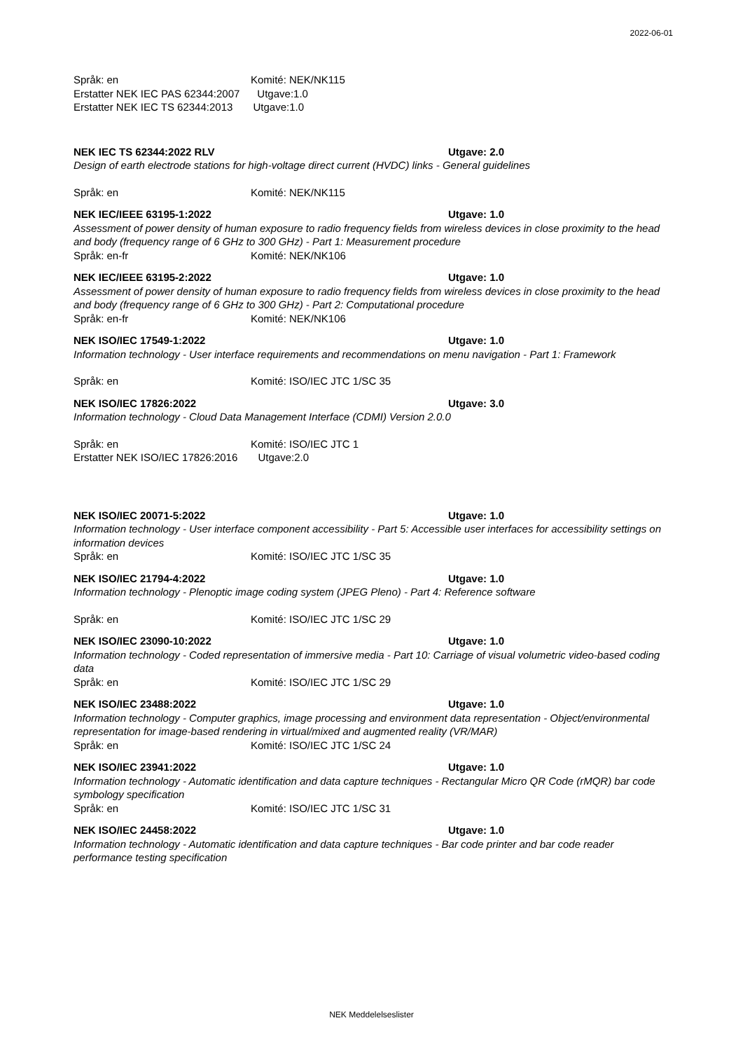2022-06-01
Språk: en Komité: NEK/NK115
Erstatter NEK IEC PAS 62344:2007 Utgave:1.0
Erstatter NEK IEC TS 62344:2013 Utgave:1.0
NEK IEC TS 62344:2022 RLV Utgave: 2.0
Design of earth electrode stations for high-voltage direct current (HVDC) links - General guidelines
Språk: en Komité: NEK/NK115
NEK IEC/IEEE 63195-1:2022 Utgave: 1.0
Assessment of power density of human exposure to radio frequency fields from wireless devices in close proximity to the head and body (frequency range of 6 GHz to 300 GHz) - Part 1: Measurement procedure
Språk: en-fr Komité: NEK/NK106
NEK IEC/IEEE 63195-2:2022 Utgave: 1.0
Assessment of power density of human exposure to radio frequency fields from wireless devices in close proximity to the head and body (frequency range of 6 GHz to 300 GHz) - Part 2: Computational procedure
Språk: en-fr Komité: NEK/NK106
NEK ISO/IEC 17549-1:2022 Utgave: 1.0
Information technology - User interface requirements and recommendations on menu navigation - Part 1: Framework
Språk: en Komité: ISO/IEC JTC 1/SC 35
NEK ISO/IEC 17826:2022 Utgave: 3.0
Information technology - Cloud Data Management Interface (CDMI) Version 2.0.0
Språk: en Komité: ISO/IEC JTC 1
Erstatter NEK ISO/IEC 17826:2016 Utgave:2.0
NEK ISO/IEC 20071-5:2022 Utgave: 1.0
Information technology - User interface component accessibility - Part 5: Accessible user interfaces for accessibility settings on information devices
Språk: en Komité: ISO/IEC JTC 1/SC 35
NEK ISO/IEC 21794-4:2022 Utgave: 1.0
Information technology - Plenoptic image coding system (JPEG Pleno) - Part 4: Reference software
Språk: en Komité: ISO/IEC JTC 1/SC 29
NEK ISO/IEC 23090-10:2022 Utgave: 1.0
Information technology - Coded representation of immersive media - Part 10: Carriage of visual volumetric video-based coding data
Språk: en Komité: ISO/IEC JTC 1/SC 29
NEK ISO/IEC 23488:2022 Utgave: 1.0
Information technology - Computer graphics, image processing and environment data representation - Object/environmental representation for image-based rendering in virtual/mixed and augmented reality (VR/MAR)
Språk: en Komité: ISO/IEC JTC 1/SC 24
NEK ISO/IEC 23941:2022 Utgave: 1.0
Information technology - Automatic identification and data capture techniques - Rectangular Micro QR Code (rMQR) bar code symbology specification
Språk: en Komité: ISO/IEC JTC 1/SC 31
NEK ISO/IEC 24458:2022 Utgave: 1.0
Information technology - Automatic identification and data capture techniques - Bar code printer and bar code reader performance testing specification
NEK Meddelelseslister